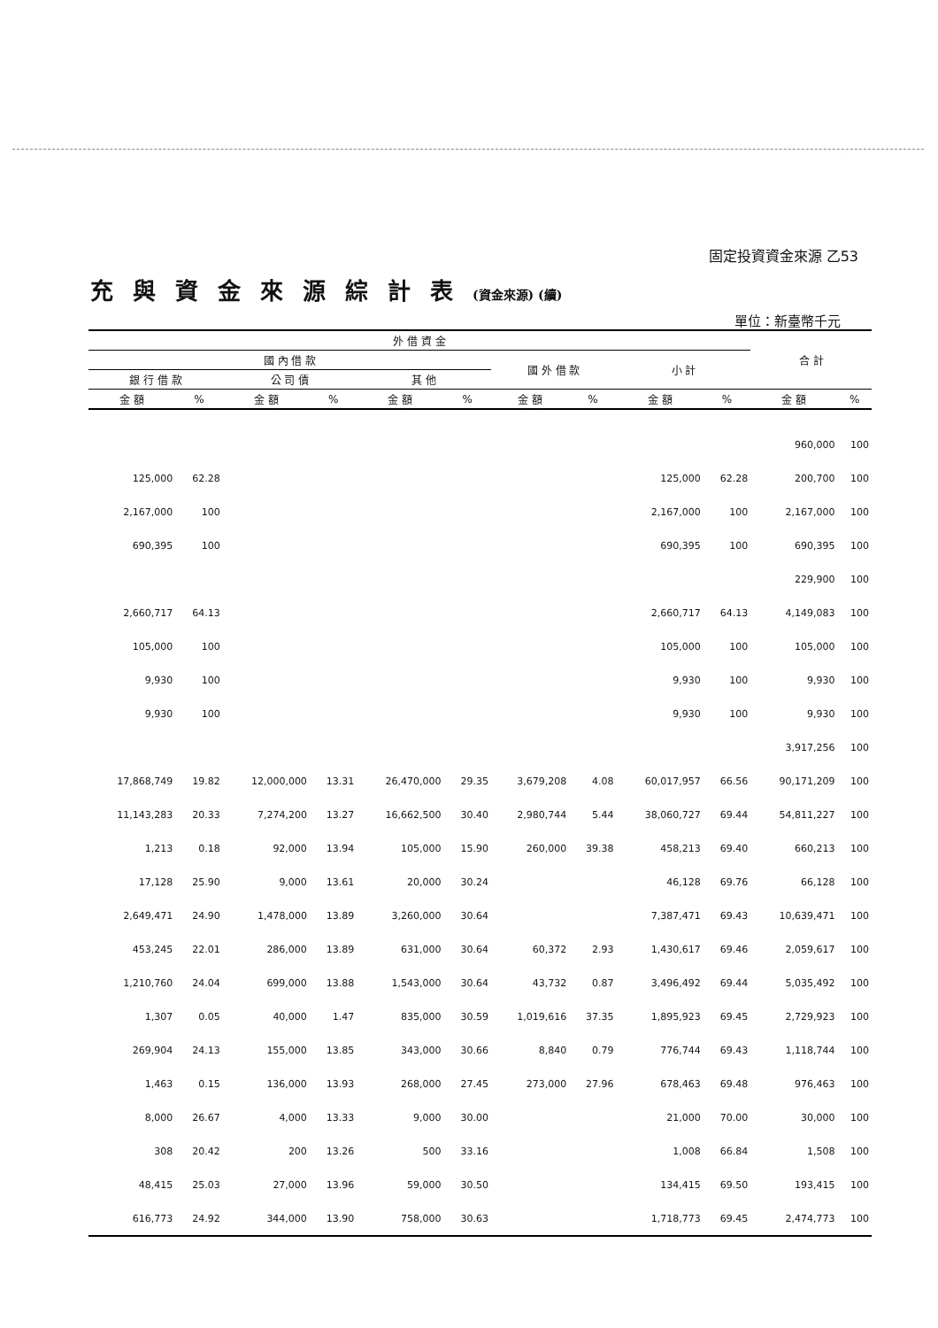固定投資資金來源 乙53
充與資金來源綜計表(資金來源) (續)
單位：新臺幣千元
| 外 借 資 金 | | | | | | | | | | 合 計 | |
| --- | --- | --- | --- | --- | --- | --- | --- | --- | --- | --- | --- |
| 國 內 借 款 | | | | | | 國 外 借 款 | | 小 計 | | | |
| 銀 行 借 款 | | 公 司 債 | | 其 他 | | | | | | | |
| 金 額 | % | 金 額 | % | 金 額 | % | 金 額 | % | 金 額 | % | 金 額 | % |
| | | | | | | | | | | 960,000 | 100 |
| 125,000 | 62.28 | | | | | | | 125,000 | 62.28 | 200,700 | 100 |
| 2,167,000 | 100 | | | | | | | 2,167,000 | 100 | 2,167,000 | 100 |
| 690,395 | 100 | | | | | | | 690,395 | 100 | 690,395 | 100 |
| | | | | | | | | | | 229,900 | 100 |
| 2,660,717 | 64.13 | | | | | | | 2,660,717 | 64.13 | 4,149,083 | 100 |
| 105,000 | 100 | | | | | | | 105,000 | 100 | 105,000 | 100 |
| 9,930 | 100 | | | | | | | 9,930 | 100 | 9,930 | 100 |
| 9,930 | 100 | | | | | | | 9,930 | 100 | 9,930 | 100 |
| | | | | | | | | | | 3,917,256 | 100 |
| 17,868,749 | 19.82 | 12,000,000 | 13.31 | 26,470,000 | 29.35 | 3,679,208 | 4.08 | 60,017,957 | 66.56 | 90,171,209 | 100 |
| 11,143,283 | 20.33 | 7,274,200 | 13.27 | 16,662,500 | 30.40 | 2,980,744 | 5.44 | 38,060,727 | 69.44 | 54,811,227 | 100 |
| 1,213 | 0.18 | 92,000 | 13.94 | 105,000 | 15.90 | 260,000 | 39.38 | 458,213 | 69.40 | 660,213 | 100 |
| 17,128 | 25.90 | 9,000 | 13.61 | 20,000 | 30.24 | | | 46,128 | 69.76 | 66,128 | 100 |
| 2,649,471 | 24.90 | 1,478,000 | 13.89 | 3,260,000 | 30.64 | | | 7,387,471 | 69.43 | 10,639,471 | 100 |
| 453,245 | 22.01 | 286,000 | 13.89 | 631,000 | 30.64 | 60,372 | 2.93 | 1,430,617 | 69.46 | 2,059,617 | 100 |
| 1,210,760 | 24.04 | 699,000 | 13.88 | 1,543,000 | 30.64 | 43,732 | 0.87 | 3,496,492 | 69.44 | 5,035,492 | 100 |
| 1,307 | 0.05 | 40,000 | 1.47 | 835,000 | 30.59 | 1,019,616 | 37.35 | 1,895,923 | 69.45 | 2,729,923 | 100 |
| 269,904 | 24.13 | 155,000 | 13.85 | 343,000 | 30.66 | 8,840 | 0.79 | 776,744 | 69.43 | 1,118,744 | 100 |
| 1,463 | 0.15 | 136,000 | 13.93 | 268,000 | 27.45 | 273,000 | 27.96 | 678,463 | 69.48 | 976,463 | 100 |
| 8,000 | 26.67 | 4,000 | 13.33 | 9,000 | 30.00 | | | 21,000 | 70.00 | 30,000 | 100 |
| 308 | 20.42 | 200 | 13.26 | 500 | 33.16 | | | 1,008 | 66.84 | 1,508 | 100 |
| 48,415 | 25.03 | 27,000 | 13.96 | 59,000 | 30.50 | | | 134,415 | 69.50 | 193,415 | 100 |
| 616,773 | 24.92 | 344,000 | 13.90 | 758,000 | 30.63 | | | 1,718,773 | 69.45 | 2,474,773 | 100 |